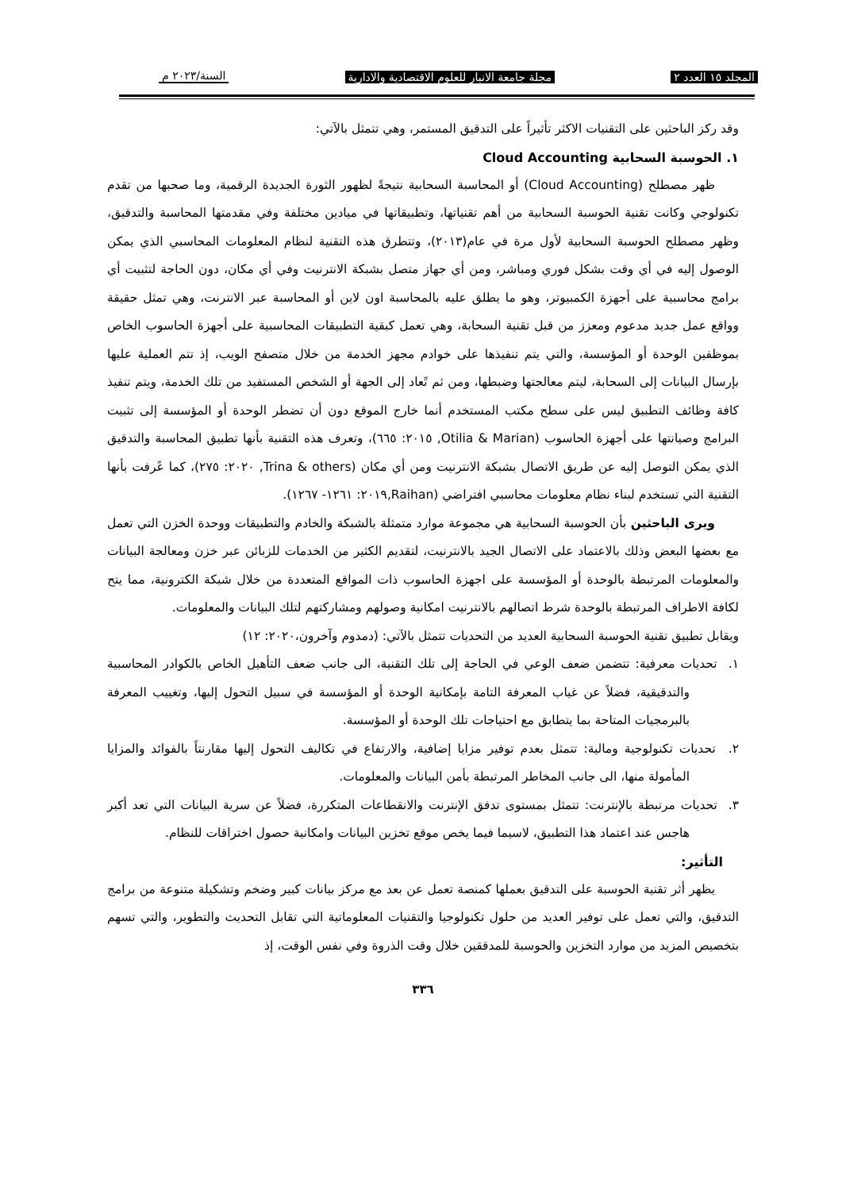المجلد ١٥ العدد ٢ مجلة جامعة الانبار للعلوم الاقتصادية والادارية السنة/٢٠٢٣ م
وقد ركز الباحثين على التقنيات الاكثر تأثيراً على التدقيق المستمر، وهي تتمثل بالآتي:
١. الحوسبة السحابية Cloud Accounting
ظهر مصطلح (Cloud Accounting) أو المحاسبة السحابية نتيجةً لظهور الثورة الجديدة الرقمية، وما صحبها من تقدم تكنولوجي وكانت تقنية الحوسبة السحابية من أهم تقنياتها، وتطبيقاتها في ميادين مختلفة وفي مقدمتها المحاسبة والتدقيق، وظهر مصطلح الحوسبة السحابية لأول مرة في عام(٢٠١٣)، وتتطرق هذه التقنية لنظام المعلومات المحاسبي الذي يمكن الوصول إليه في أي وقت بشكل فوري ومباشر، ومن أي جهاز متصل بشبكة الانترنيت وفي أي مكان، دون الحاجة لتثبيت أي برامج محاسبية على أجهزة الكمبيوتر، وهو ما يطلق عليه بالمحاسبة اون لاين أو المحاسبة عبر الانترنت، وهي تمثل حقيقة وواقع عمل جديد مدعوم ومعزز من قبل تقنية السحابة، وهي تعمل كبقية التطبيقات المحاسبية على أجهزة الحاسوب الخاص بموظفين الوحدة أو المؤسسة، والتي يتم تنفيذها على خوادم مجهز الخدمة من خلال متصفح الويب، إذ تتم العملية عليها بإرسال البيانات إلى السحابة، ليتم معالجتها وضبطها، ومن ثم تًعاد إلى الجهة أو الشخص المستفيد من تلك الخدمة، ويتم تنفيذ كافة وظائف التطبيق ليس على سطح مكتب المستخدم أنما خارج الموقع دون أن تضطر الوحدة أو المؤسسة إلى تثبيت البرامج وصيانتها على أجهزة الحاسوب (Otilia & Marian, ٢٠١٥: ٦٦٥)، وتعرف هذه التقنية بأنها تطبيق المحاسبة والتدقيق الذي يمكن التوصل إليه عن طريق الاتصال بشبكة الانترنيت ومن أي مكان (Trina & others, ٢٠٢٠: ٢٧٥)، كما عًرفت بأنها التقنية التي تستخدم لبناء نظام معلومات محاسبي افتراضي (Raihan,٢٠١٩: ١٢٦١- ١٢٦٧).
ويرى الباحثين بأن الحوسبة السحابية هي مجموعة موارد متمثلة بالشبكة والخادم والتطبيقات ووحدة الخزن التي تعمل مع بعضها البعض وذلك بالاعتماد على الاتصال الجيد بالانترنيت، لتقديم الكثير من الخدمات للزبائن عبر خزن ومعالجة البيانات والمعلومات المرتبطة بالوحدة أو المؤسسة على اجهزة الحاسوب ذات المواقع المتعددة من خلال شبكة الكترونية، مما يتح لكافة الاطراف المرتبطة بالوحدة شرط اتصالهم بالانترنيت امكانية وصولهم ومشاركتهم لتلك البيانات والمعلومات.
ويقابل تطبيق تقنية الحوسبة السحابية العديد من التحديات تتمثل بالآتي: (دمدوم وآخرون،٢٠٢٠: ١٢)
١. تحديات معرفية: تتضمن ضعف الوعي في الحاجة إلى تلك التقنية، الى جانب ضعف التأهيل الخاص بالكوادر المحاسبية والتدقيقية، فضلاً عن غياب المعرفة التامة بإمكانية الوحدة أو المؤسسة في سبيل التحول إليها، وتغييب المعرفة بالبرمجيات المتاحة بما يتطابق مع احتياجات تلك الوحدة أو المؤسسة.
٢. تحديات تكنولوجية ومالية: تتمثل بعدم توفير مزايا إضافية، والارتفاع في تكاليف التحول إليها مقارنتاً بالفوائد والمزايا المأمولة منها، الى جانب المخاطر المرتبطة بأمن البيانات والمعلومات.
٣. تحديات مرتبطة بالإنترنت: تتمثل بمستوى تدفق الإنترنت والانقطاعات المتكررة، فضلاً عن سرية البيانات التي تعد أكبر هاجس عند اعتماد هذا التطبيق، لاسيما فيما يخص موقع تخزين البيانات وامكانية حصول اختراقات للنظام.
التأثير:
يظهر أثر تقنية الحوسبة على التدقيق بعملها كمنصة تعمل عن بعد مع مركز بيانات كبير وضخم وتشكيلة متنوعة من برامج التدقيق، والتي تعمل على توفير العديد من حلول تكنولوجيا والتقنيات المعلوماتية التي تقابل التحديث والتطوير، والتي تسهم بتخصيص المزيد من موارد التخزين والحوسبة للمدققين خلال وقت الذروة وفي نفس الوقت، إذ
٣٣٦